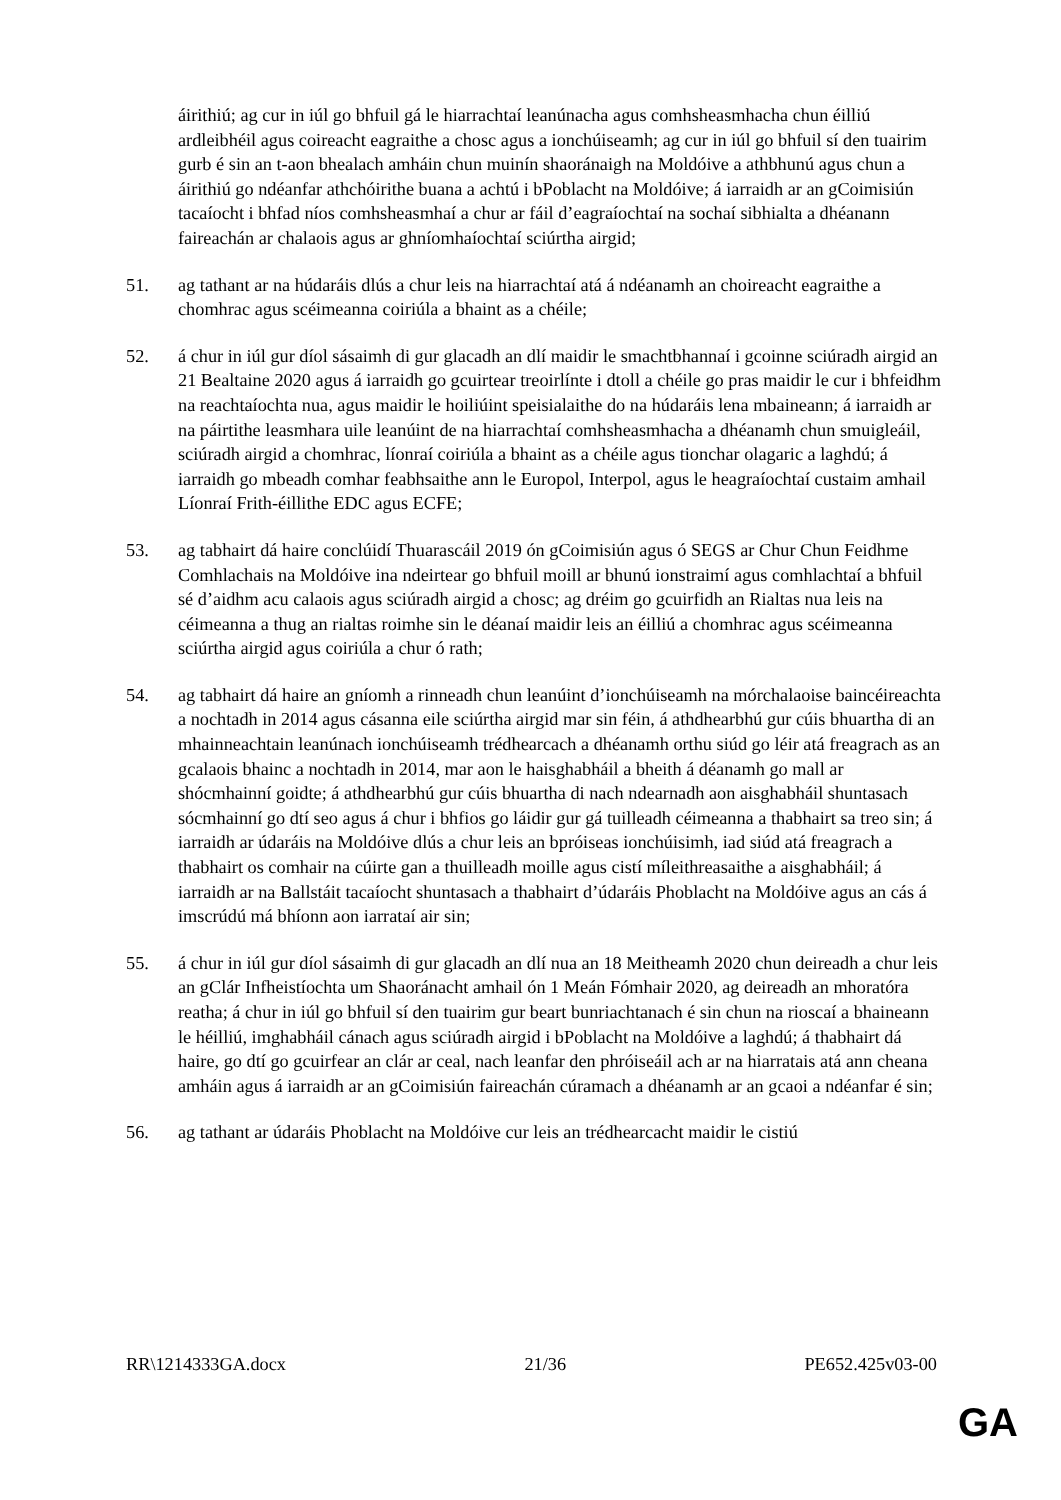áirithiú; ag cur in iúl go bhfuil gá le hiarrachtaí leanúnacha agus comhsheasmhacha chun éilliú ardleibhéil agus coireacht eagraithe a chosc agus a ionchúiseamh; ag cur in iúl go bhfuil sí den tuairim gurb é sin an t-aon bhealach amháin chun muinín shaoránaigh na Moldóive a athbhunú agus chun a áirithiú go ndéanfar athchóirithe buana a achtú i bPoblacht na Moldóive; á iarraidh ar an gCoimisiún tacaíocht i bhfad níos comhsheasmhaí a chur ar fáil d’eagraíochtaí na sochaí sibhialta a dhéanann faireachán ar chalaois agus ar ghníomhaíochtaí sciúrtha airgid;
51. ag tathant ar na húdaráis dlús a chur leis na hiarrachtaí atá á ndéanamh an choireacht eagraithe a chomhrac agus scéimeanna coiriúla a bhaint as a chéile;
52. á chur in iúl gur díol sásaimh di gur glacadh an dlí maidir le smachtbhannaí i gcoinne sciúradh airgid an 21 Bealtaine 2020 agus á iarraidh go gcuirtear treoirlínte i dtoll a chéile go pras maidir le cur i bhfeidhm na reachtaíochta nua, agus maidir le hoiliúint speisialaithe do na húdaráis lena mbaineann; á iarraidh ar na páirtithe leasmhara uile leanúint de na hiarrachtaí comhsheasmhacha a dhéanamh chun smuigleáil, sciúradh airgid a chomhrac, líonraí coiriúla a bhaint as a chéile agus tionchar olagaric a laghdú; á iarraidh go mbeadh comhar feabhsaithe ann le Europol, Interpol, agus le heagraíochtaí custaim amhail Líonraí Frith-éillithe EDC agus ECFE;
53. ag tabhairt dá haire conclúidí Thuarascáil 2019 ón gCoimisiún agus ó SEGS ar Chur Chun Feidhme Comhlachais na Moldóive ina ndeirtear go bhfuil moill ar bhunú ionstraimí agus comhlachtaí a bhfuil sé d’aidhm acu calaois agus sciúradh airgid a chosc; ag dréim go gcuirfidh an Rialtas nua leis na céimeanna a thug an rialtas roimhe sin le déanaí maidir leis an éilliú a chomhrac agus scéimeanna sciúrtha airgid agus coiriúla a chur ó rath;
54. ag tabhairt dá haire an gníomh a rinneadh chun leanúint d’ionchúiseamh na mórchalaoise baincéireachta a nochtadh in 2014 agus cásanna eile sciúrtha airgid mar sin féin, á athdhearbhú gur cúis bhuartha di an mhainneachtain leanúnach ionchúiseamh trédhearcach a dhéanamh orthu siúd go léir atá freagrach as an gcalaois bhainc a nochtadh in 2014, mar aon le haisghabháil a bheith á déanamh go mall ar shócmhainní goidte; á athdhearbhú gur cúis bhuartha di nach ndearnadh aon aisghabháil shuntasach sócmhainní go dtí seo agus á chur i bhfios go láidir gur gá tuilleadh céimeanna a thabhairt sa treo sin; á iarraidh ar údaráis na Moldóive dlús a chur leis an bpróiseas ionchúisimh, iad siúd atá freagrach a thabhairt os comhair na cúirte gan a thuilleadh moille agus cistí míleithreasaithe a aisghabháil; á iarraidh ar na Ballstáit tacaíocht shuntasach a thabhairt d’údaráis Phoblacht na Moldóive agus an cás á imscrúdú má bhíonn aon iarrataí air sin;
55. á chur in iúl gur díol sásaimh di gur glacadh an dlí nua an 18 Meitheamh 2020 chun deireadh a chur leis an gClár Infheistíochta um Shaoránacht amhail ón 1 Meán Fómhair 2020, ag deireadh an mhoratóra reatha; á chur in iúl go bhfuil sí den tuairim gur beart bunriachtanach é sin chun na rioscaí a bhaineann le héilliú, imghabháil cánach agus sciúradh airgid i bPoblacht na Moldóive a laghdú; á thabhairt dá haire, go dtí go gcuirfear an clár ar ceal, nach leanfar den phróiseáil ach ar na hiarratais atá ann cheana amháin agus á iarraidh ar an gCoimisiún faireachán cúramach a dhéanamh ar an gcaoi a ndéanfar é sin;
56. ag tathant ar údaráis Phoblacht na Moldóive cur leis an trédhearcacht maidir le cistiú
RR\1214333GA.docx 21/36 PE652.425v03-00
GA